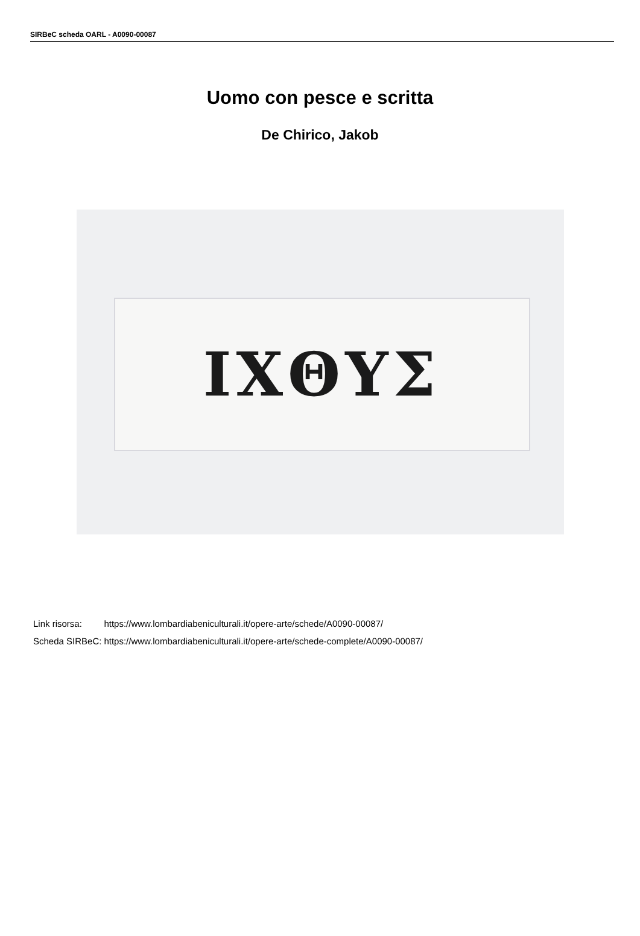SIRBeC scheda OARL - A0090-00087
Uomo con pesce e scritta
De Chirico, Jakob
IXΘYΣ
| Link risorsa: | https://www.lombardiabeniculturali.it/opere-arte/schede/A0090-00087/ |
| Scheda SIRBeC: | https://www.lombardiabeniculturali.it/opere-arte/schede-complete/A0090-00087/ |